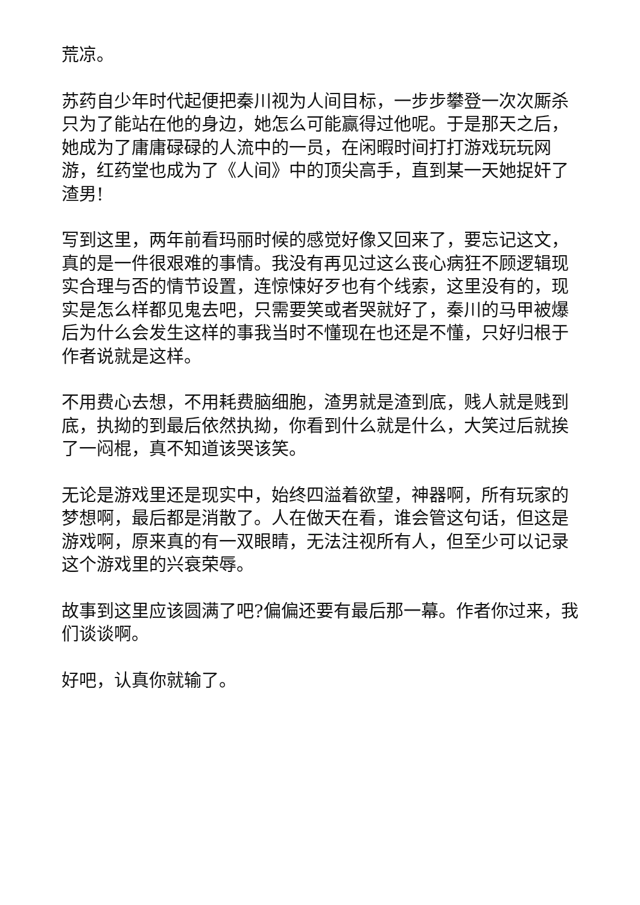荒凉。
苏药自少年时代起便把秦川视为人间目标，一步步攀登一次次厮杀只为了能站在他的身边，她怎么可能赢得过他呢。于是那天之后，她成为了庸庸碌碌的人流中的一员，在闲暇时间打打游戏玩玩网游，红药堂也成为了《人间》中的顶尖高手，直到某一天她捉奸了渣男!
写到这里，两年前看玛丽时候的感觉好像又回来了，要忘记这文，真的是一件很艰难的事情。我没有再见过这么丧心病狂不顾逻辑现实合理与否的情节设置，连惊悚好歹也有个线索，这里没有的，现实是怎么样都见鬼去吧，只需要笑或者哭就好了，秦川的马甲被爆后为什么会发生这样的事我当时不懂现在也还是不懂，只好归根于作者说就是这样。
不用费心去想，不用耗费脑细胞，渣男就是渣到底，贱人就是贱到底，执拗的到最后依然执拗，你看到什么就是什么，大笑过后就挨了一闷棍，真不知道该哭该笑。
无论是游戏里还是现实中，始终四溢着欲望，神器啊，所有玩家的梦想啊，最后都是消散了。人在做天在看，谁会管这句话，但这是游戏啊，原来真的有一双眼睛，无法注视所有人，但至少可以记录这个游戏里的兴衰荣辱。
故事到这里应该圆满了吧?偏偏还要有最后那一幕。作者你过来，我们谈谈啊。
好吧，认真你就输了。